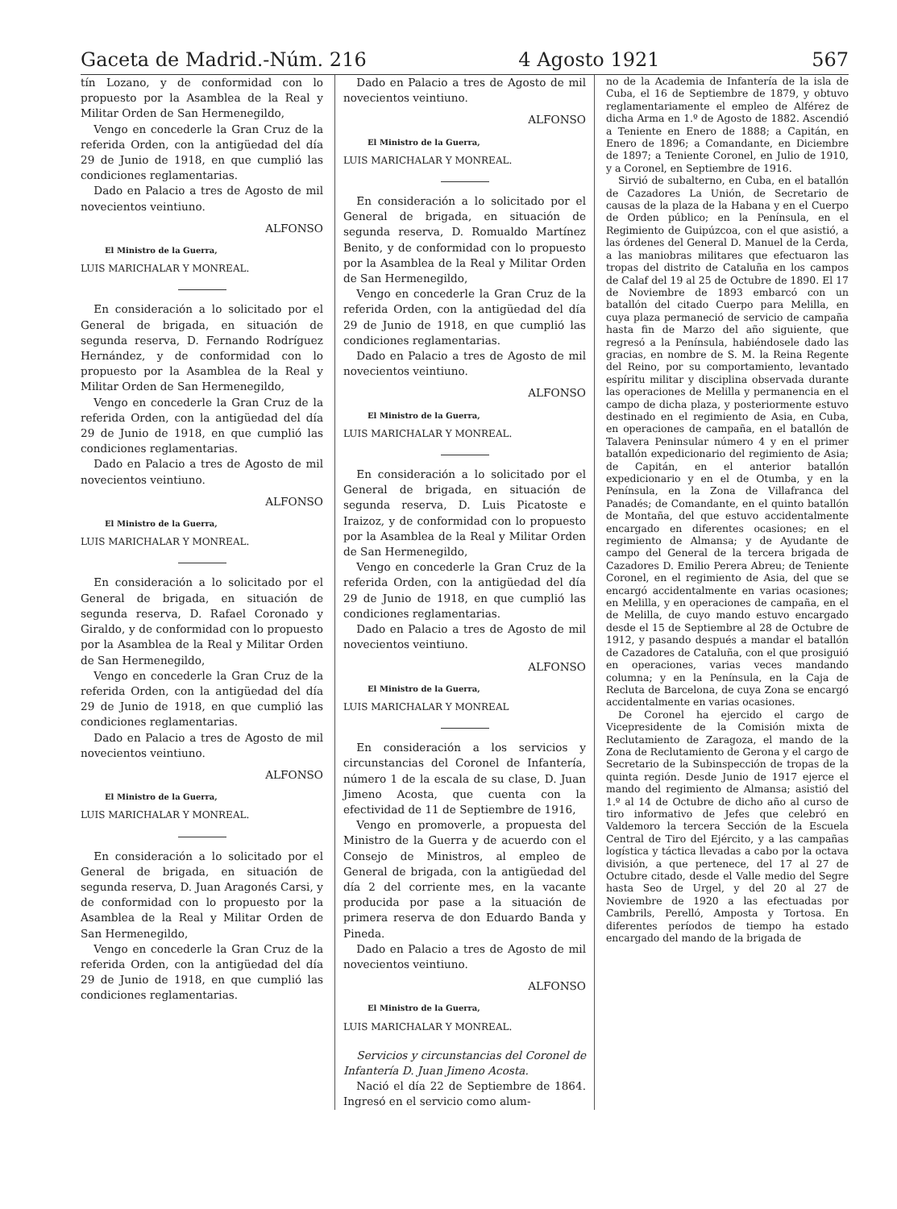Gaceta de Madrid.-Núm. 216 4 Agosto 1921 567
tín Lozano, y de conformidad con lo propuesto por la Asamblea de la Real y Militar Orden de San Hermenegildo,
Vengo en concederle la Gran Cruz de la referida Orden, con la antigüedad del día 29 de Junio de 1918, en que cumplió las condiciones reglamentarias.
Dado en Palacio a tres de Agosto de mil novecientos veintiuno.
ALFONSO
El Ministro de la Guerra,
LUIS MARICHALAR Y MONREAL.
En consideración a lo solicitado por el General de brigada, en situación de segunda reserva, D. Fernando Rodríguez Hernández, y de conformidad con lo propuesto por la Asamblea de la Real y Militar Orden de San Hermenegildo,
Vengo en concederle la Gran Cruz de la referida Orden, con la antigüedad del día 29 de Junio de 1918, en que cumplió las condiciones reglamentarias.
Dado en Palacio a tres de Agosto de mil novecientos veintiuno.
ALFONSO
El Ministro de la Guerra,
LUIS MARICHALAR Y MONREAL.
En consideración a lo solicitado por el General de brigada, en situación de segunda reserva, D. Rafael Coronado y Giraldo, y de conformidad con lo propuesto por la Asamblea de la Real y Militar Orden de San Hermenegildo,
Vengo en concederle la Gran Cruz de la referida Orden, con la antigüedad del día 29 de Junio de 1918, en que cumplió las condiciones reglamentarias.
Dado en Palacio a tres de Agosto de mil novecientos veintiuno.
ALFONSO
El Ministro de la Guerra,
LUIS MARICHALAR Y MONREAL.
En consideración a lo solicitado por el General de brigada, en situación de segunda reserva, D. Juan Aragonés Carsi, y de conformidad con lo propuesto por la Asamblea de la Real y Militar Orden de San Hermenegildo,
Vengo en concederle la Gran Cruz de la referida Orden, con la antigüedad del día 29 de Junio de 1918, en que cumplió las condiciones reglamentarias.
Dado en Palacio a tres de Agosto de mil novecientos veintiuno.
ALFONSO
El Ministro de la Guerra,
LUIS MARICHALAR Y MONREAL.
En consideración a lo solicitado por el General de brigada, en situación de segunda reserva, D. Romualdo Martínez Benito, y de conformidad con lo propuesto por la Asamblea de la Real y Militar Orden de San Hermenegildo,
Vengo en concederle la Gran Cruz de la referida Orden, con la antigüedad del día 29 de Junio de 1918, en que cumplió las condiciones reglamentarias.
Dado en Palacio a tres de Agosto de mil novecientos veintiuno.
ALFONSO
El Ministro de la Guerra,
LUIS MARICHALAR Y MONREAL.
En consideración a lo solicitado por el General de brigada, en situación de segunda reserva, D. Luis Picatoste e Iraizoz, y de conformidad con lo propuesto por la Asamblea de la Real y Militar Orden de San Hermenegildo,
Vengo en concederle la Gran Cruz de la referida Orden, con la antigüedad del día 29 de Junio de 1918, en que cumplió las condiciones reglamentarias.
Dado en Palacio a tres de Agosto de mil novecientos veintiuno.
ALFONSO
El Ministro de la Guerra,
LUIS MARICHALAR Y MONREAL
En consideración a los servicios y circunstancias del Coronel de Infantería, número 1 de la escala de su clase, D. Juan Jimeno Acosta, que cuenta con la efectividad de 11 de Septiembre de 1916,
Vengo en promoverle, a propuesta del Ministro de la Guerra y de acuerdo con el Consejo de Ministros, al empleo de General de brigada, con la antigüedad del día 2 del corriente mes, en la vacante producida por pase a la situación de primera reserva de don Eduardo Banda y Pineda.
Dado en Palacio a tres de Agosto de mil novecientos veintiuno.
ALFONSO
El Ministro de la Guerra,
LUIS MARICHALAR Y MONREAL.
Servicios y circunstancias del Coronel de Infantería D. Juan Jimeno Acosta.
Nació el día 22 de Septiembre de 1864. Ingresó en el servicio como alum-
no de la Academia de Infantería de la isla de Cuba, el 16 de Septiembre de 1879, y obtuvo reglamentariamente el empleo de Alférez de dicha Arma en 1.º de Agosto de 1882. Ascendió a Teniente en Enero de 1888; a Capitán, en Enero de 1896; a Comandante, en Diciembre de 1897; a Teniente Coronel, en Julio de 1910, y a Coronel, en Septiembre de 1916.
Sirvió de subalterno, en Cuba, en el batallón de Cazadores La Unión, de Secretario de causas de la plaza de la Habana y en el Cuerpo de Orden público; en la Península, en el Regimiento de Guipúzcoa, con el que asistió, a las órdenes del General D. Manuel de la Cerda, a las maniobras militares que efectuaron las tropas del distrito de Cataluña en los campos de Calaf del 19 al 25 de Octubre de 1890. El 17 de Noviembre de 1893 embarcó con un batallón del citado Cuerpo para Melilla, en cuya plaza permaneció de servicio de campaña hasta fin de Marzo del año siguiente, que regresó a la Península, habiéndosele dado las gracias, en nombre de S. M. la Reina Regente del Reino, por su comportamiento, levantado espíritu militar y disciplina observada durante las operaciones de Melilla y permanencia en el campo de dicha plaza, y posteriormente estuvo destinado en el regimiento de Asia, en Cuba, en operaciones de campaña, en el batallón de Talavera Peninsular número 4 y en el primer batallón expedicionario del regimiento de Asia; de Capitán, en el anterior batallón expedicionario y en el de Otumba, y en la Península, en la Zona de Villafranca del Panadés; de Comandante, en el quinto batallón de Montaña, del que estuvo accidentalmente encargado en diferentes ocasiones; en el regimiento de Almansa; y de Ayudante de campo del General de la tercera brigada de Cazadores D. Emilio Perera Abreu; de Teniente Coronel, en el regimiento de Asia, del que se encargó accidentalmente en varias ocasiones; en Melilla, y en operaciones de campaña, en el de Melilla, de cuyo mando estuvo encargado desde el 15 de Septiembre al 28 de Octubre de 1912, y pasando después a mandar el batallón de Cazadores de Cataluña, con el que prosiguió en operaciones, varias veces mandando columna; y en la Península, en la Caja de Recluta de Barcelona, de cuya Zona se encargó accidentalmente en varias ocasiones.
De Coronel ha ejercido el cargo de Vicepresidente de la Comisión mixta de Reclutamiento de Zaragoza, el mando de la Zona de Reclutamiento de Gerona y el cargo de Secretario de la Subinspección de tropas de la quinta región. Desde Junio de 1917 ejerce el mando del regimiento de Almansa; asistió del 1.º al 14 de Octubre de dicho año al curso de tiro informativo de Jefes que celebró en Valdemoro la tercera Sección de la Escuela Central de Tiro del Ejército, y a las campañas logística y táctica llevadas a cabo por la octava división, a que pertenece, del 17 al 27 de Octubre citado, desde el Valle medio del Segre hasta Seo de Urgel, y del 20 al 27 de Noviembre de 1920 a las efectuadas por Cambrils, Perelló, Amposta y Tortosa. En diferentes períodos de tiempo ha estado encargado del mando de la brigada de